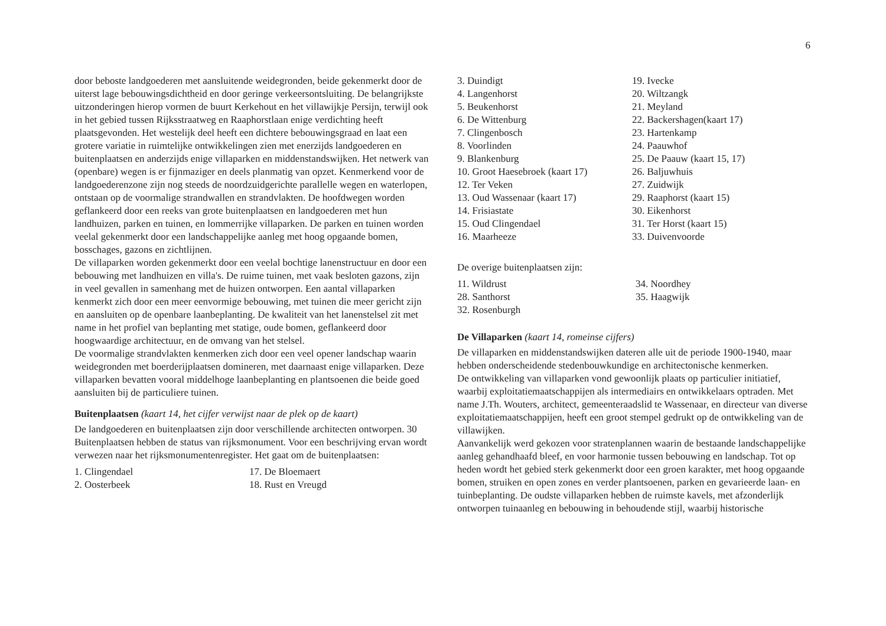6
door beboste landgoederen met aansluitende weidegronden, beide gekenmerkt door de uiterst lage bebouwingsdichtheid en door geringe verkeersontsluiting. De belangrijkste uitzonderingen hierop vormen de buurt Kerkehout en het villawijkje Persijn, terwijl ook in het gebied tussen Rijksstraatweg en Raaphorstlaan enige verdichting heeft plaatsgevonden. Het westelijk deel heeft een dichtere bebouwingsgraad en laat een grotere variatie in ruimtelijke ontwikkelingen zien met enerzijds landgoederen en buitenplaatsen en anderzijds enige villaparken en middenstandswijken. Het netwerk van (openbare) wegen is er fijnmaziger en deels planmatig van opzet. Kenmerkend voor de landgoederenzone zijn nog steeds de noordzuidgerichte parallelle wegen en waterlopen, ontstaan op de voormalige strandwallen en strandvlakten. De hoofdwegen worden geflankeerd door een reeks van grote buitenplaatsen en landgoederen met hun landhuizen, parken en tuinen, en lommerrijke villaparken. De parken en tuinen worden veelal gekenmerkt door een landschappelijke aanleg met hoog opgaande bomen, bosschages, gazons en zichtlijnen.
De villaparken worden gekenmerkt door een veelal bochtige lanenstructuur en door een bebouwing met landhuizen en villa's. De ruime tuinen, met vaak besloten gazons, zijn in veel gevallen in samenhang met de huizen ontworpen. Een aantal villaparken kenmerkt zich door een meer eenvormige bebouwing, met tuinen die meer gericht zijn en aansluiten op de openbare laanbeplanting. De kwaliteit van het lanenstelsel zit met name in het profiel van beplanting met statige, oude bomen, geflankeerd door hoogwaardige architectuur, en de omvang van het stelsel.
De voormalige strandvlakten kenmerken zich door een veel opener landschap waarin weidegronden met boerderijplaatsen domineren, met daarnaast enige villaparken. Deze villaparken bevatten vooral middelhoge laanbeplanting en plantsoenen die beide goed aansluiten bij de particuliere tuinen.
Buitenplaatsen (kaart 14, het cijfer verwijst naar de plek op de kaart)
De landgoederen en buitenplaatsen zijn door verschillende architecten ontworpen. 30 Buitenplaatsen hebben de status van rijksmonument. Voor een beschrijving ervan wordt verwezen naar het rijksmonumentenregister. Het gaat om de buitenplaatsen:
1. Clingendael
2. Oosterbeek
17. De Bloemaert
18. Rust en Vreugd
3. Duindigt
4. Langenhorst
5. Beukenhorst
6. De Wittenburg
7. Clingenbosch
8. Voorlinden
9. Blankenburg
10. Groot Haesebroek (kaart 17)
12. Ter Veken
13. Oud Wassenaar (kaart 17)
14. Frisiastate
15. Oud Clingendael
16. Maarheeze
19. Ivecke
20. Wiltzangk
21. Meyland
22. Backershagen(kaart 17)
23. Hartenkamp
24. Paauwhof
25. De Paauw (kaart 15, 17)
26. Baljuwhuis
27. Zuidwijk
29. Raaphorst (kaart 15)
30. Eikenhorst
31. Ter Horst (kaart 15)
33. Duivenvoorde
De overige buitenplaatsen zijn:
11. Wildrust
28. Santhorst
32. Rosenburgh
34. Noordhey
35. Haagwijk
De Villaparken (kaart 14, romeinse cijfers)
De villaparken en middenstandswijken dateren alle uit de periode 1900-1940, maar hebben onderscheidende stedenbouwkundige en architectonische kenmerken.
De ontwikkeling van villaparken vond gewoonlijk plaats op particulier initiatief, waarbij exploitatiemaatschappijen als intermediairs en ontwikkelaars optraden. Met name J.Th. Wouters, architect, gemeenteraadslid te Wassenaar, en directeur van diverse exploitatiemaatschappijen, heeft een groot stempel gedrukt op de ontwikkeling van de villawijken.
Aanvankelijk werd gekozen voor stratenplannen waarin de bestaande landschappelijke aanleg gehandhaafd bleef, en voor harmonie tussen bebouwing en landschap. Tot op heden wordt het gebied sterk gekenmerkt door een groen karakter, met hoog opgaande bomen, struiken en open zones en verder plantsoenen, parken en gevarieerde laan- en tuinbeplanting. De oudste villaparken hebben de ruimste kavels, met afzonderlijk ontworpen tuinaanleg en bebouwing in behoudende stijl, waarbij historische